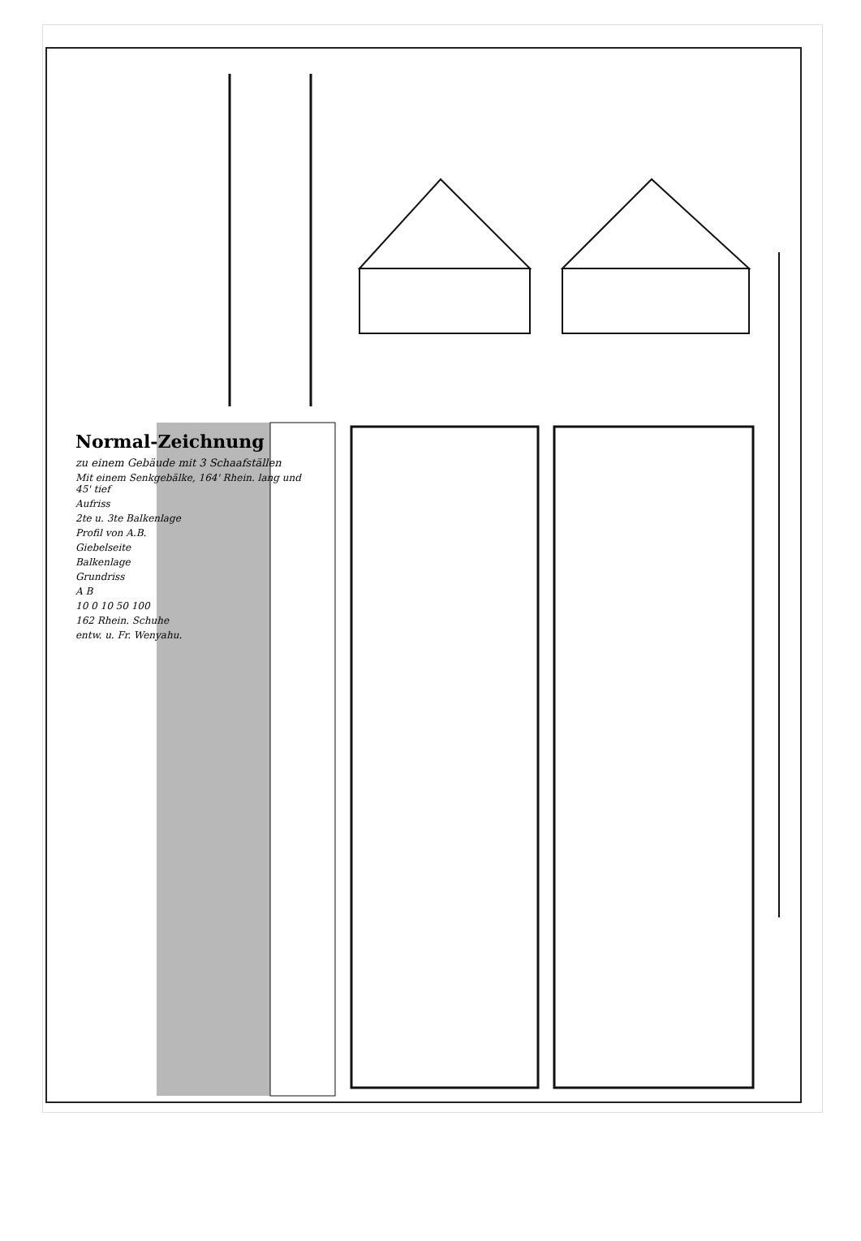Normal-Zeichnung
zu einem Gebäude mit 3 Schaafställen
Mit einem Senkgebälke, 164' Rhein. lang und 45' tief
Aufriss
2te u. 3te Balkenlage
Profil von A.B.
Giebelseite
Balkenlage
Grundriss
A B
10 0 10 50 100
162 Rhein. Schuhe
entw. u. Fr. Wenyahu.